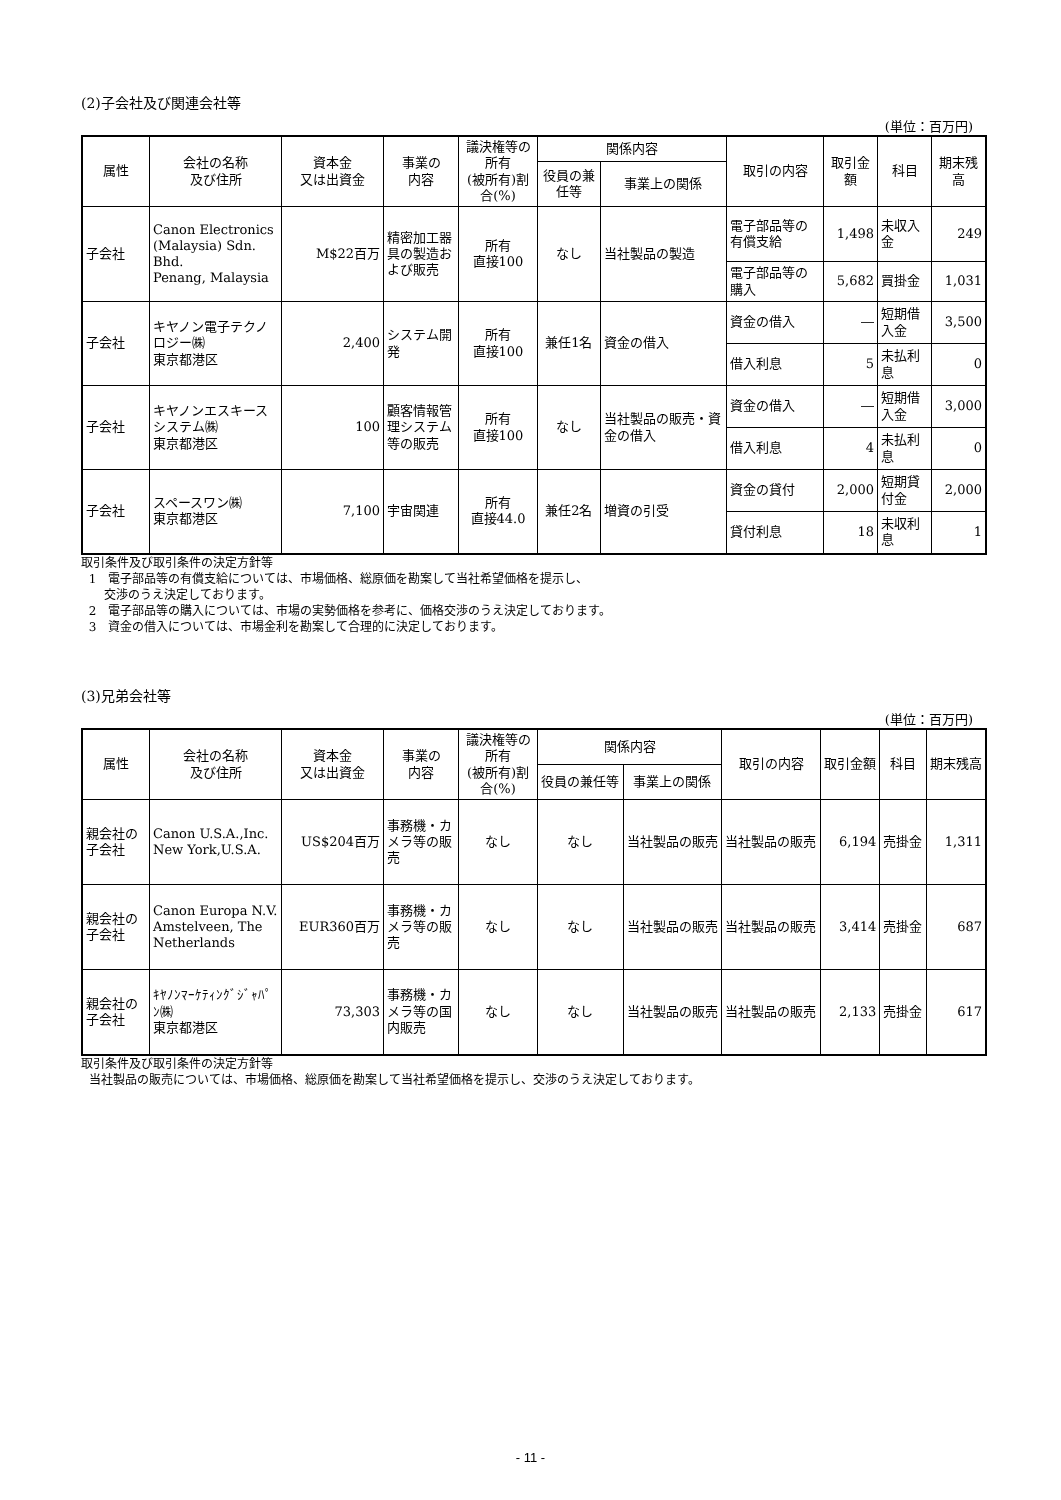(2)子会社及び関連会社等
(単位：百万円)
| 属性 | 会社の名称 及び住所 | 資本金 又は出資金 | 事業の 内容 | 議決権等の所有 (被所有)割合(%) | 関係内容 | | 取引の内容 | 取引金額 | 科目 | 期末残高 |
| --- | --- | --- | --- | --- | --- | --- | --- | --- | --- | --- |
| | | | | | 役員の兼任等 | 事業上の関係 | | | | |
| 子会社 | Canon Electronics (Malaysia) Sdn. Bhd. Penang, Malaysia | M$22百万 | 精密加工器具の製造および販売 | 所有 直接100 | なし | 当社製品の製造 | 電子部品等の有償支給 | 1,498 | 未収入金 | 249 |
| | | | | | | | 電子部品等の購入 | 5,682 | 買掛金 | 1,031 |
| 子会社 | キヤノン電子テクノロジー㈱ 東京都港区 | 2,400 | システム開発 | 所有 直接100 | 兼任1名 | 資金の借入 | 資金の借入 | ― | 短期借入金 | 3,500 |
| | | | | | | | 借入利息 | 5 | 未払利息 | 0 |
| 子会社 | キヤノンエスキースシステム㈱ 東京都港区 | 100 | 顧客情報管理システム等の販売 | 所有 直接100 | なし | 当社製品の販売・資金の借入 | 資金の借入 | ― | 短期借入金 | 3,000 |
| | | | | | | | 借入利息 | 4 | 未払利息 | 0 |
| 子会社 | スペースワン㈱ 東京都港区 | 7,100 | 宇宙関連 | 所有 直接44.0 | 兼任2名 | 増資の引受 | 資金の貸付 | 2,000 | 短期貸付金 | 2,000 |
| | | | | | | | 貸付利息 | 18 | 未収利息 | 1 |
取引条件及び取引条件の決定方針等
1　電子部品等の有償支給については、市場価格、総原価を勘案して当社希望価格を提示し、
交渉のうえ決定しております。
2　電子部品等の購入については、市場の実勢価格を参考に、価格交渉のうえ決定しております。
3　資金の借入については、市場金利を勘案して合理的に決定しております。
(3)兄弟会社等
(単位：百万円)
| 属性 | 会社の名称 及び住所 | 資本金 又は出資金 | 事業の 内容 | 議決権等の所有 (被所有)割合(%) | 関係内容 | | 取引の内容 | 取引金額 | 科目 | 期末残高 |
| --- | --- | --- | --- | --- | --- | --- | --- | --- | --- | --- |
| | | | | | 役員の兼任等 | 事業上の関係 | | | | |
| 親会社の子会社 | Canon U.S.A.,Inc. New York,U.S.A. | US$204百万 | 事務機・カメラ等の販売 | なし | なし | 当社製品の販売 | 当社製品の販売 | 6,194 | 売掛金 | 1,311 |
| 親会社の子会社 | Canon Europa N.V. Amstelveen, The Netherlands | EUR360百万 | 事務機・カメラ等の販売 | なし | なし | 当社製品の販売 | 当社製品の販売 | 3,414 | 売掛金 | 687 |
| 親会社の子会社 | ｷﾔﾉﾝﾏｰｹﾃｨﾝｸﾞｼﾞｬﾊﾟﾝ㈱ 東京都港区 | 73,303 | 事務機・カメラ等の国内販売 | なし | なし | 当社製品の販売 | 当社製品の販売 | 2,133 | 売掛金 | 617 |
取引条件及び取引条件の決定方針等
当社製品の販売については、市場価格、総原価を勘案して当社希望価格を提示し、交渉のうえ決定しております。
- 11 -